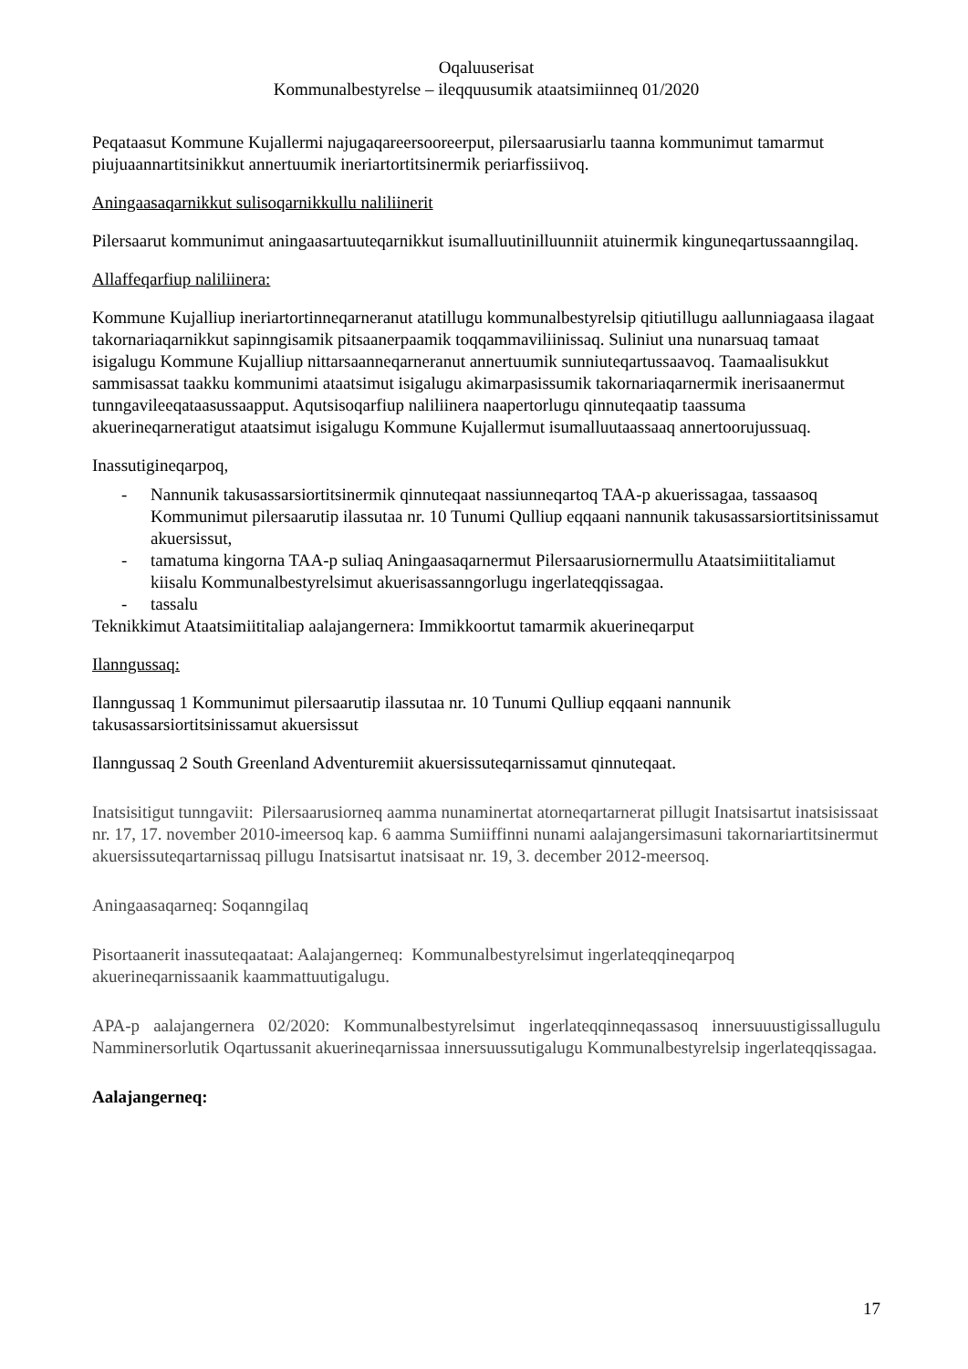Oqaluuserisat
Kommunalbestyrelse – ileqquusumik ataatsimiinneq 01/2020
Peqataasut Kommune Kujallermi najugaqareersooreerput, pilersaarusiarlu taanna kommunimut tamarmut piujuaannartitsinikkut annertuumik ineriartortitsinermik periarfissiivoq.
Aningaasaqarnikkut sulisoqarnikkullu naliliinerit
Pilersaarut kommunimut aningaasartuuteqarnikkut isumalluutinilluunniit atuinermik kinguneqartussaanngilaq.
Allaffeqarfiup naliliinera:
Kommune Kujalliup ineriartortinneqarneranut atatillugu kommunalbestyrelsip qitiutillugu aallunniagaasa ilagaat takornariaqarnikkut sapinngisamik pitsaanerpaamik toqqammaviliinissaq. Suliniut una nunarsuaq tamaat isigalugu Kommune Kujalliup nittarsaanneqarneranut annertuumik sunniuteqartussaavoq. Taamaalisukkut sammisassat taakku kommunimi ataatsimut isigalugu akimarpasissumik takornariaqarnermik inerisaanermut tunngavileeqataasussaapput. Aqutsisoqarfiup naliliinera naapertorlugu qinnuteqaatip taassuma akuerineqarneratigut ataatsimut isigalugu Kommune Kujallermut isumalluutaassaaq annertoorujussuaq.
Inassutigineqarpoq,
- Nannunik takusassarsiortitsinermik qinnuteqaat nassiunneqartoq TAA-p akuerissagaa, tassaasoq Kommunimut pilersaarutip ilassutaa nr. 10 Tunumi Qulliup eqqaani nannunik takusassarsiortitsinissamut akuersissut,
- tamatuma kingorna TAA-p suliaq Aningaasaqarnermut Pilersaarusiornermullu Ataatsimiititaliamut kiisalu Kommunalbestyrelsimut akuerisassanngorlugu ingerlateqqissagaa.
- tassalu
Teknikkimut Ataatsimiititaliap aalajangernera: Immikkoortut tamarmik akuerineqarput
Ilanngussaq:
Ilanngussaq 1 Kommunimut pilersaarutip ilassutaa nr. 10 Tunumi Qulliup eqqaani nannunik takusassarsiortitsinissamut akuersissut
Ilanngussaq 2 South Greenland Adventuremiit akuersissuteqarnissamut qinnuteqaat.
Inatsisitigut tunngaviit: Pilersaarusiorneq aamma nunaminertat atorneqartarnerat pillugit Inatsisartut inatsisissaat nr. 17, 17. november 2010-imeersoq kap. 6 aamma Sumiiffinni nunami aalajangersimasuni takornariartitsinermut akuersissuteqartarnissaq pillugu Inatsisartut inatsisaat nr. 19, 3. december 2012-meersoq.
Aningaasaqarneq: Soqanngilaq
Pisortaanerit inassuteqaataat: Aalajangerneq: Kommunalbestyrelsimut ingerlateqqineqarpoq akuerineqarnissaanik kaammattuutigalugu.
APA-p aalajangernera 02/2020: Kommunalbestyrelsimut ingerlateqqinneqassasoq innersuuustigissallugulu Namminersorlutik Oqartussanit akuerineqarnissaa innersuussutigalugu Kommunalbestyrelsip ingerlateqqissagaa.
Aalajangerneq:
17